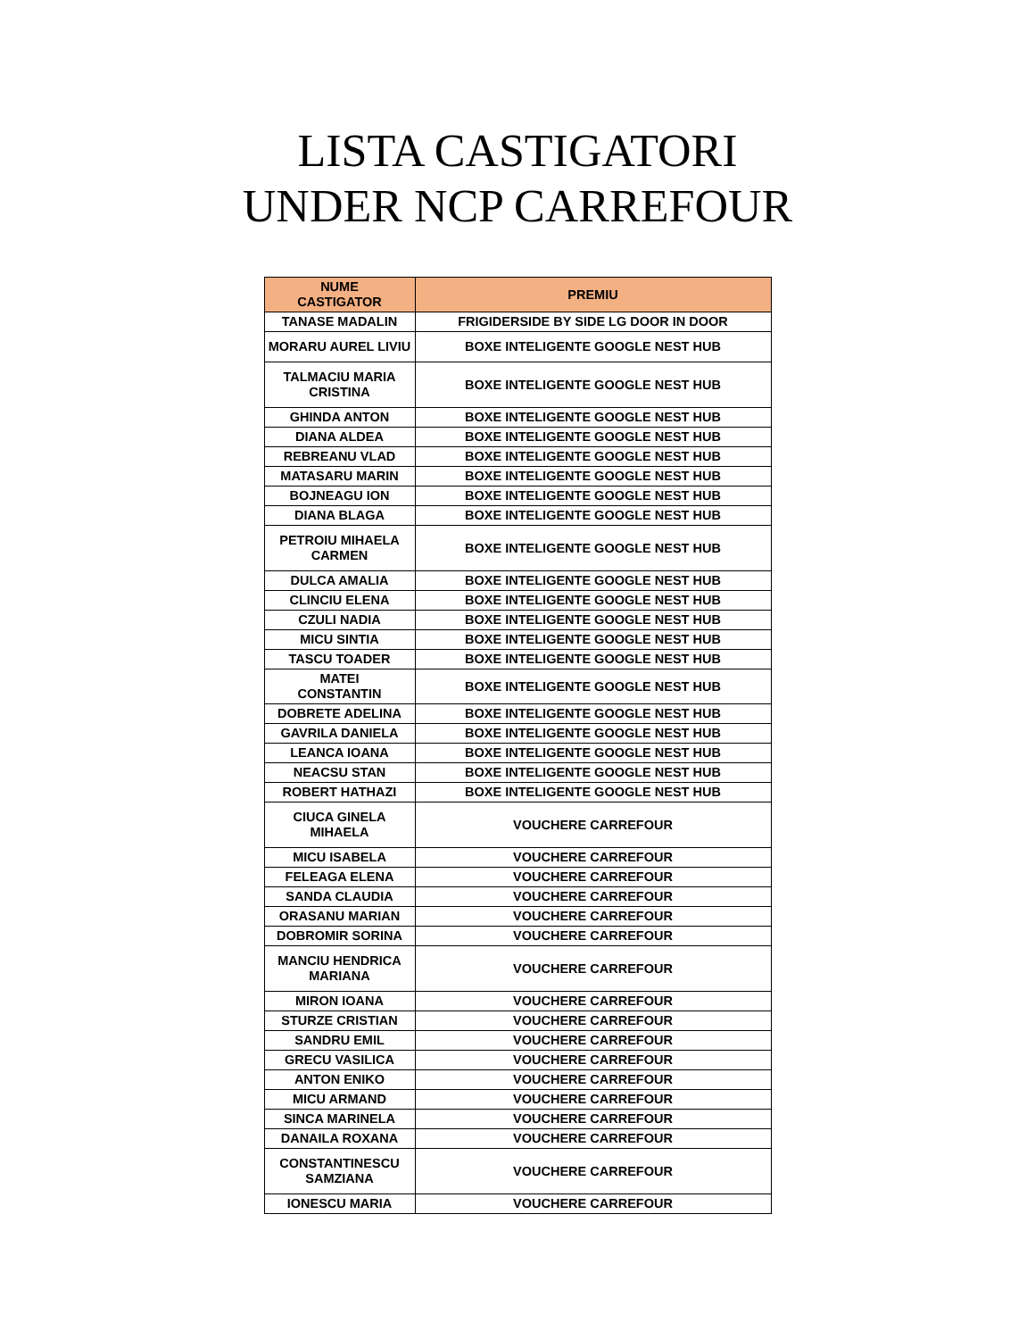LISTA CASTIGATORI
UNDER NCP CARREFOUR
| NUME CASTIGATOR | PREMIU |
| --- | --- |
| TANASE MADALIN | FRIGIDERSIDE BY SIDE LG DOOR IN DOOR |
| MORARU AUREL LIVIU | BOXE INTELIGENTE GOOGLE NEST HUB |
| TALMACIU MARIA CRISTINA | BOXE INTELIGENTE GOOGLE NEST HUB |
| GHINDA ANTON | BOXE INTELIGENTE GOOGLE NEST HUB |
| DIANA ALDEA | BOXE INTELIGENTE GOOGLE NEST HUB |
| REBREANU VLAD | BOXE INTELIGENTE GOOGLE NEST HUB |
| MATASARU MARIN | BOXE INTELIGENTE GOOGLE NEST HUB |
| BOJNEAGU ION | BOXE INTELIGENTE GOOGLE NEST HUB |
| DIANA BLAGA | BOXE INTELIGENTE GOOGLE NEST HUB |
| PETROIU MIHAELA CARMEN | BOXE INTELIGENTE GOOGLE NEST HUB |
| DULCA AMALIA | BOXE INTELIGENTE GOOGLE NEST HUB |
| CLINCIU ELENA | BOXE INTELIGENTE GOOGLE NEST HUB |
| CZULI NADIA | BOXE INTELIGENTE GOOGLE NEST HUB |
| MICU SINTIA | BOXE INTELIGENTE GOOGLE NEST HUB |
| TASCU TOADER | BOXE INTELIGENTE GOOGLE NEST HUB |
| MATEI CONSTANTIN | BOXE INTELIGENTE GOOGLE NEST HUB |
| DOBRETE ADELINA | BOXE INTELIGENTE GOOGLE NEST HUB |
| GAVRILA DANIELA | BOXE INTELIGENTE GOOGLE NEST HUB |
| LEANCA IOANA | BOXE INTELIGENTE GOOGLE NEST HUB |
| NEACSU STAN | BOXE INTELIGENTE GOOGLE NEST HUB |
| ROBERT HATHAZI | BOXE INTELIGENTE GOOGLE NEST HUB |
| CIUCA GINELA MIHAELA | VOUCHERE CARREFOUR |
| MICU ISABELA | VOUCHERE CARREFOUR |
| FELEAGA ELENA | VOUCHERE CARREFOUR |
| SANDA CLAUDIA | VOUCHERE CARREFOUR |
| ORASANU MARIAN | VOUCHERE CARREFOUR |
| DOBROMIR SORINA | VOUCHERE CARREFOUR |
| MANCIU HENDRICA MARIANA | VOUCHERE CARREFOUR |
| MIRON IOANA | VOUCHERE CARREFOUR |
| STURZE CRISTIAN | VOUCHERE CARREFOUR |
| SANDRU EMIL | VOUCHERE CARREFOUR |
| GRECU VASILICA | VOUCHERE CARREFOUR |
| ANTON ENIKO | VOUCHERE CARREFOUR |
| MICU ARMAND | VOUCHERE CARREFOUR |
| SINCA MARINELA | VOUCHERE CARREFOUR |
| DANAILA ROXANA | VOUCHERE CARREFOUR |
| CONSTANTINESCU SAMZIANA | VOUCHERE CARREFOUR |
| IONESCU MARIA | VOUCHERE CARREFOUR |